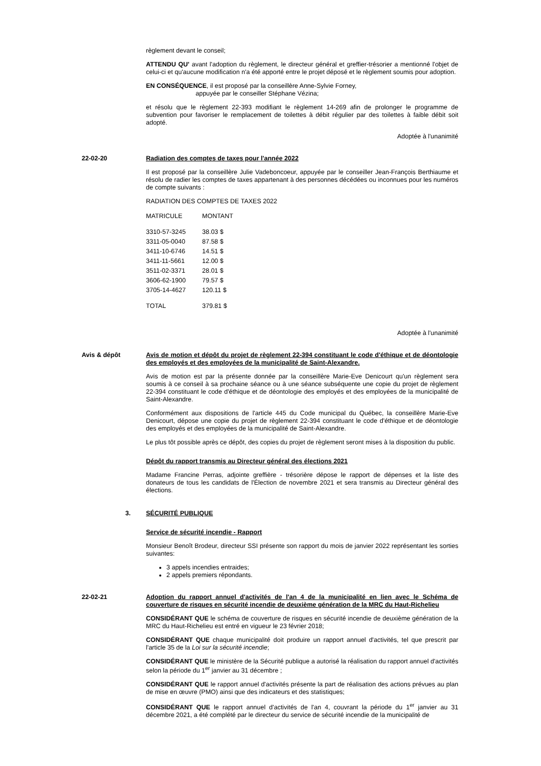règlement devant le conseil;
ATTENDU QU' avant l'adoption du règlement, le directeur général et greffier-trésorier a mentionné l'objet de celui-ci et qu'aucune modification n'a été apporté entre le projet déposé et le règlement soumis pour adoption.
EN CONSÉQUENCE, il est proposé par la conseillère Anne-Sylvie Forney,
appuyée par le conseiller Stéphane Vézina;
et résolu que le règlement 22-393 modifiant le règlement 14-269 afin de prolonger le programme de subvention pour favoriser le remplacement de toilettes à débit régulier par des toilettes à faible débit soit adopté.
Adoptée à l'unanimité
22-02-20 Radiation des comptes de taxes pour l'année 2022
Il est proposé par la conseillère Julie Vadeboncoeur, appuyée par le conseiller Jean-François Berthiaume et résolu de radier les comptes de taxes appartenant à des personnes décédées ou inconnues pour les numéros de compte suivants :
RADIATION DES COMPTES DE TAXES 2022
| MATRICULE | MONTANT |
| 3310-57-3245 | 38.03 $ |
| 3311-05-0040 | 87.58 $ |
| 3411-10-6746 | 14.51 $ |
| 3411-11-5661 | 12.00 $ |
| 3511-02-3371 | 28.01 $ |
| 3606-62-1900 | 79.57 $ |
| 3705-14-4627 | 120.11 $ |
| TOTAL | 379.81 $ |
Adoptée à l'unanimité
Avis & dépôt Avis de motion et dépôt du projet de règlement 22-394 constituant le code d'éthique et de déontologie des employés et des employées de la municipalité de Saint-Alexandre.
Avis de motion est par la présente donnée par la conseillère Marie-Eve Denicourt qu'un règlement sera soumis à ce conseil à sa prochaine séance ou à une séance subséquente une copie du projet de règlement 22-394 constituant le code d'éthique et de déontologie des employés et des employées de la municipalité de Saint-Alexandre.
Conformément aux dispositions de l'article 445 du Code municipal du Québec, la conseillère Marie-Eve Denicourt, dépose une copie du projet de règlement 22-394 constituant le code d'éthique et de déontologie des employés et des employées de la municipalité de Saint-Alexandre.
Le plus tôt possible après ce dépôt, des copies du projet de règlement seront mises à la disposition du public.
Dépôt du rapport transmis au Directeur général des élections 2021
Madame Francine Perras, adjointe greffière - trésorière dépose le rapport de dépenses et la liste des donateurs de tous les candidats de l'Élection de novembre 2021 et sera transmis au Directeur général des élections.
3. SÉCURITÉ PUBLIQUE
Service de sécurité incendie - Rapport
Monsieur Benoît Brodeur, directeur SSI présente son rapport du mois de janvier 2022 représentant les sorties suivantes:
3 appels incendies entraides;
2 appels premiers répondants.
22-02-21 Adoption du rapport annuel d'activités de l'an 4 de la municipalité en lien avec le Schéma de couverture de risques en sécurité incendie de deuxième génération de la MRC du Haut-Richelieu
CONSIDÉRANT QUE le schéma de couverture de risques en sécurité incendie de deuxième génération de la MRC du Haut-Richelieu est entré en vigueur le 23 février 2018;
CONSIDÉRANT QUE chaque municipalité doit produire un rapport annuel d'activités, tel que prescrit par l'article 35 de la Loi sur la sécurité incendie;
CONSIDÉRANT QUE le ministère de la Sécurité publique a autorisé la réalisation du rapport annuel d'activités selon la période du 1<sup>er</sup> janvier au 31 décembre ;
CONSIDÉRANT QUE le rapport annuel d'activités présente la part de réalisation des actions prévues au plan de mise en œuvre (PMO) ainsi que des indicateurs et des statistiques;
CONSIDÉRANT QUE le rapport annuel d'activités de l'an 4, couvrant la période du 1<sup>er</sup> janvier au 31 décembre 2021, a été complété par le directeur du service de sécurité incendie de la municipalité de